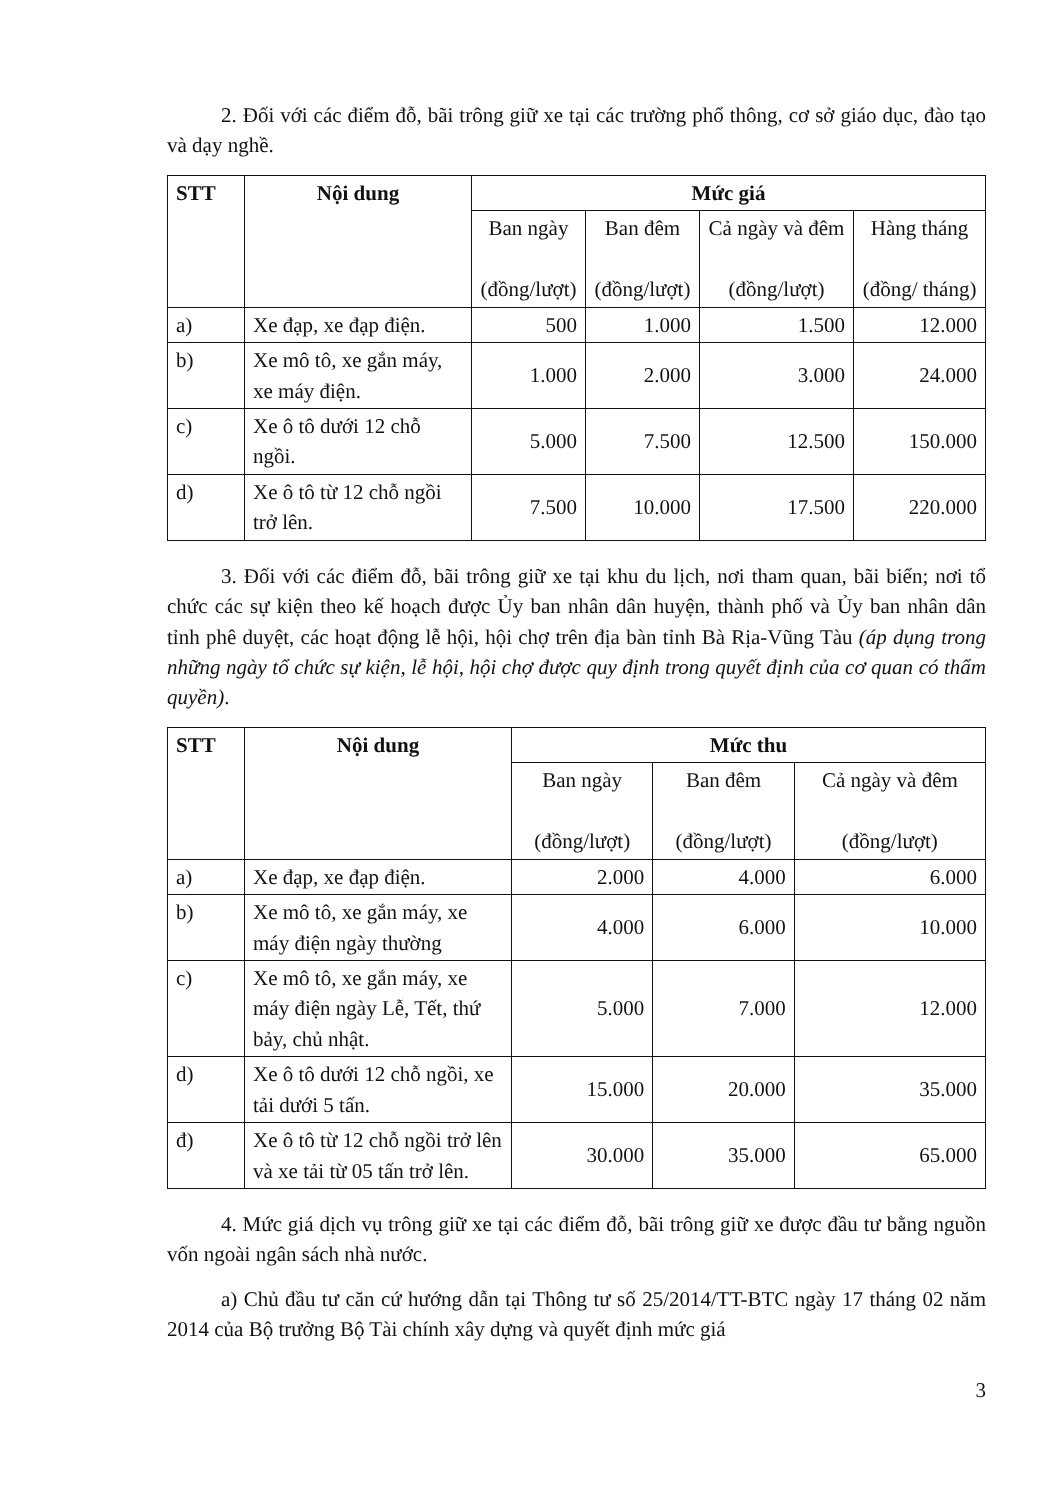2. Đối với các điểm đỗ, bãi trông giữ xe tại các trường phổ thông, cơ sở giáo dục, đào tạo và dạy nghề.
| STT | Nội dung | Mức giá | | | |
| --- | --- | --- | --- | --- | --- |
| | | Ban ngày (đồng/lượt) | Ban đêm (đồng/lượt) | Cả ngày và đêm (đồng/lượt) | Hàng tháng (đồng/ tháng) |
| a) | Xe đạp, xe đạp điện. | 500 | 1.000 | 1.500 | 12.000 |
| b) | Xe mô tô, xe gắn máy, xe máy điện. | 1.000 | 2.000 | 3.000 | 24.000 |
| c) | Xe ô tô dưới 12 chỗ ngồi. | 5.000 | 7.500 | 12.500 | 150.000 |
| d) | Xe ô tô từ 12 chỗ ngồi trở lên. | 7.500 | 10.000 | 17.500 | 220.000 |
3. Đối với các điểm đỗ, bãi trông giữ xe tại khu du lịch, nơi tham quan, bãi biển; nơi tổ chức các sự kiện theo kế hoạch được Ủy ban nhân dân huyện, thành phố và Ủy ban nhân dân tỉnh phê duyệt, các hoạt động lễ hội, hội chợ trên địa bàn tỉnh Bà Rịa-Vũng Tàu (áp dụng trong những ngày tổ chức sự kiện, lễ hội, hội chợ được quy định trong quyết định của cơ quan có thẩm quyền).
| STT | Nội dung | Mức thu | | |
| --- | --- | --- | --- | --- |
| | | Ban ngày (đồng/lượt) | Ban đêm (đồng/lượt) | Cả ngày và đêm (đồng/lượt) |
| a) | Xe đạp, xe đạp điện. | 2.000 | 4.000 | 6.000 |
| b) | Xe mô tô, xe gắn máy, xe máy điện ngày thường | 4.000 | 6.000 | 10.000 |
| c) | Xe mô tô, xe gắn máy, xe máy điện ngày Lễ, Tết, thứ bảy, chủ nhật. | 5.000 | 7.000 | 12.000 |
| d) | Xe ô tô dưới 12 chỗ ngồi, xe tải dưới 5 tấn. | 15.000 | 20.000 | 35.000 |
| đ) | Xe ô tô từ 12 chỗ ngồi trở lên và xe tải từ 05 tấn trở lên. | 30.000 | 35.000 | 65.000 |
4. Mức giá dịch vụ trông giữ xe tại các điểm đỗ, bãi trông giữ xe được đầu tư bằng nguồn vốn ngoài ngân sách nhà nước.
a) Chủ đầu tư căn cứ hướng dẫn tại Thông tư số 25/2014/TT-BTC ngày 17 tháng 02 năm 2014 của Bộ trưởng Bộ Tài chính xây dựng và quyết định mức giá
3